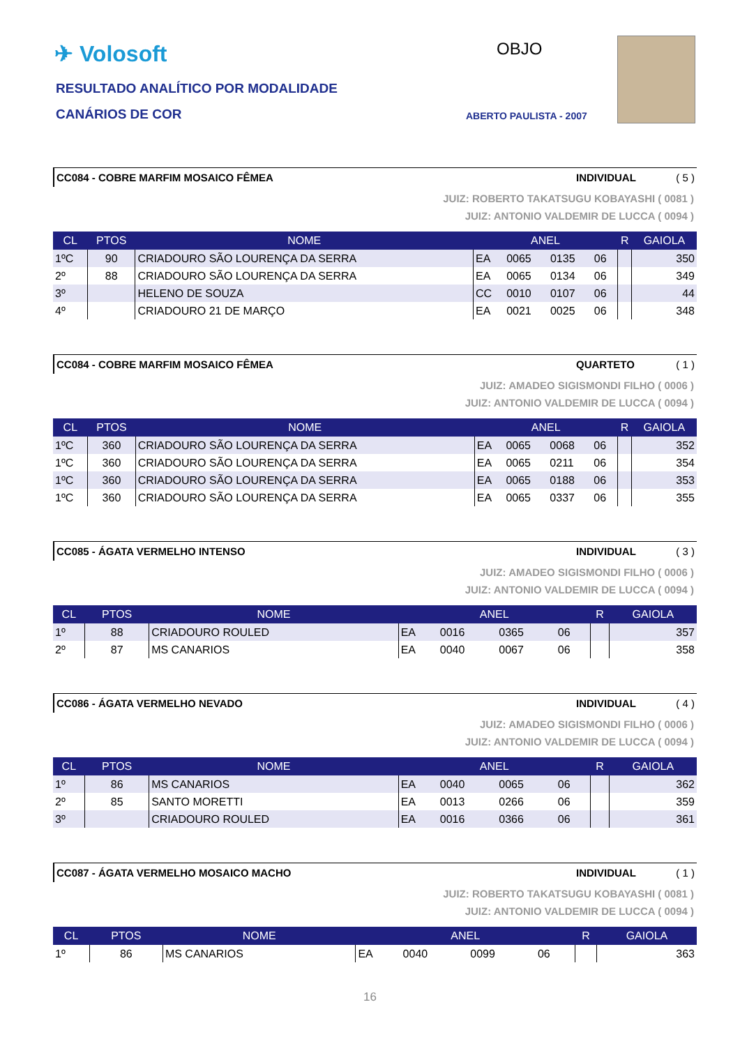✈ Volosoft
RESULTADO ANALÍTICO POR MODALIDADE
CANÁRIOS DE COR
OBJO
ABERTO PAULISTA - 2007
CC084 - COBRE MARFIM MOSAICO FÊMEA INDIVIDUAL ( 5 )
JUIZ: ROBERTO TAKATSUGU KOBAYASHI ( 0081 )
JUIZ: ANTONIO VALDEMIR DE LUCCA ( 0094 )
| CL | PTOS | NOME | ANEL | | | | R | GAIOLA |
| --- | --- | --- | --- | --- | --- | --- | --- | --- |
| 1ºC | 90 | CRIADOURO SÃO LOURENÇA DA SERRA | EA | 0065 | 0135 | 06 | | 350 |
| 2º | 88 | CRIADOURO SÃO LOURENÇA DA SERRA | EA | 0065 | 0134 | 06 | | 349 |
| 3º | | HELENO DE SOUZA | CC | 0010 | 0107 | 06 | | 44 |
| 4º | | CRIADOURO 21 DE MARÇO | EA | 0021 | 0025 | 06 | | 348 |
CC084 - COBRE MARFIM MOSAICO FÊMEA QUARTETO ( 1 )
JUIZ: AMADEO SIGISMONDI FILHO ( 0006 )
JUIZ: ANTONIO VALDEMIR DE LUCCA ( 0094 )
| CL | PTOS | NOME | ANEL | | | | R | GAIOLA |
| --- | --- | --- | --- | --- | --- | --- | --- | --- |
| 1ºC | 360 | CRIADOURO SÃO LOURENÇA DA SERRA | EA | 0065 | 0068 | 06 | | 352 |
| 1ºC | 360 | CRIADOURO SÃO LOURENÇA DA SERRA | EA | 0065 | 0211 | 06 | | 354 |
| 1ºC | 360 | CRIADOURO SÃO LOURENÇA DA SERRA | EA | 0065 | 0188 | 06 | | 353 |
| 1ºC | 360 | CRIADOURO SÃO LOURENÇA DA SERRA | EA | 0065 | 0337 | 06 | | 355 |
CC085 - ÁGATA VERMELHO INTENSO INDIVIDUAL ( 3 )
JUIZ: AMADEO SIGISMONDI FILHO ( 0006 )
JUIZ: ANTONIO VALDEMIR DE LUCCA ( 0094 )
| CL | PTOS | NOME | ANEL | | | | R | GAIOLA |
| --- | --- | --- | --- | --- | --- | --- | --- | --- |
| 1º | 88 | CRIADOURO ROULED | EA | 0016 | 0365 | 06 | | 357 |
| 2º | 87 | MS CANARIOS | EA | 0040 | 0067 | 06 | | 358 |
CC086 - ÁGATA VERMELHO NEVADO INDIVIDUAL ( 4 )
JUIZ: AMADEO SIGISMONDI FILHO ( 0006 )
JUIZ: ANTONIO VALDEMIR DE LUCCA ( 0094 )
| CL | PTOS | NOME | ANEL | | | | R | GAIOLA |
| --- | --- | --- | --- | --- | --- | --- | --- | --- |
| 1º | 86 | MS CANARIOS | EA | 0040 | 0065 | 06 | | 362 |
| 2º | 85 | SANTO MORETTI | EA | 0013 | 0266 | 06 | | 359 |
| 3º | | CRIADOURO ROULED | EA | 0016 | 0366 | 06 | | 361 |
CC087 - ÁGATA VERMELHO MOSAICO MACHO INDIVIDUAL ( 1 )
JUIZ: ROBERTO TAKATSUGU KOBAYASHI ( 0081 )
JUIZ: ANTONIO VALDEMIR DE LUCCA ( 0094 )
| CL | PTOS | NOME | ANEL | | | | R | GAIOLA |
| --- | --- | --- | --- | --- | --- | --- | --- | --- |
| 1º | 86 | MS CANARIOS | EA | 0040 | 0099 | 06 | | 363 |
16